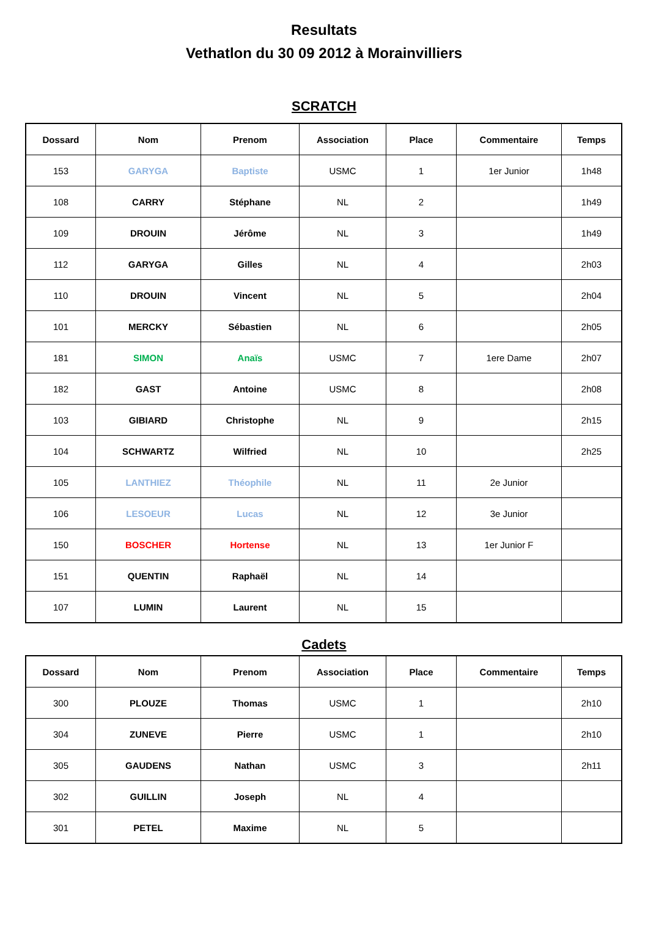Resultats
Vethatlon du 30 09 2012 à Morainvilliers
SCRATCH
| Dossard | Nom | Prenom | Association | Place | Commentaire | Temps |
| --- | --- | --- | --- | --- | --- | --- |
| 153 | GARYGA | Baptiste | USMC | 1 | 1er Junior | 1h48 |
| 108 | CARRY | Stéphane | NL | 2 | | 1h49 |
| 109 | DROUIN | Jérôme | NL | 3 | | 1h49 |
| 112 | GARYGA | Gilles | NL | 4 | | 2h03 |
| 110 | DROUIN | Vincent | NL | 5 | | 2h04 |
| 101 | MERCKY | Sébastien | NL | 6 | | 2h05 |
| 181 | SIMON | Anaïs | USMC | 7 | 1ere Dame | 2h07 |
| 182 | GAST | Antoine | USMC | 8 | | 2h08 |
| 103 | GIBIARD | Christophe | NL | 9 | | 2h15 |
| 104 | SCHWARTZ | Wilfried | NL | 10 | | 2h25 |
| 105 | LANTHIEZ | Théophile | NL | 11 | 2e Junior | |
| 106 | LESOEUR | Lucas | NL | 12 | 3e Junior | |
| 150 | BOSCHER | Hortense | NL | 13 | 1er Junior F | |
| 151 | QUENTIN | Raphaël | NL | 14 | | |
| 107 | LUMIN | Laurent | NL | 15 | | |
Cadets
| Dossard | Nom | Prenom | Association | Place | Commentaire | Temps |
| --- | --- | --- | --- | --- | --- | --- |
| 300 | PLOUZE | Thomas | USMC | 1 | | 2h10 |
| 304 | ZUNEVE | Pierre | USMC | 1 | | 2h10 |
| 305 | GAUDENS | Nathan | USMC | 3 | | 2h11 |
| 302 | GUILLIN | Joseph | NL | 4 | | |
| 301 | PETEL | Maxime | NL | 5 | | |